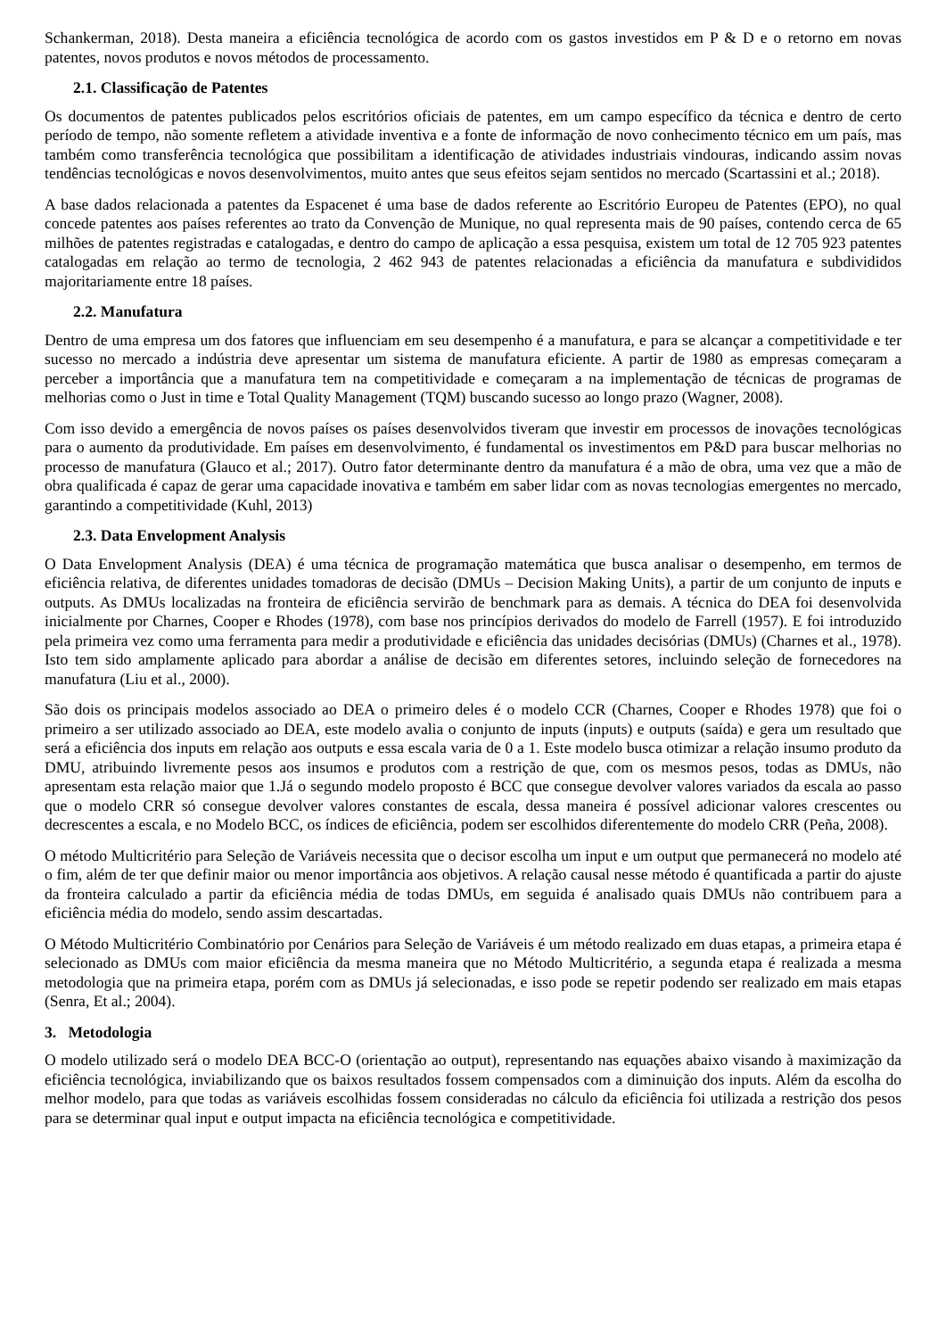Schankerman, 2018). Desta maneira a eficiência tecnológica de acordo com os gastos investidos em P & D e o retorno em novas patentes, novos produtos e novos métodos de processamento.
2.1. Classificação de Patentes
Os documentos de patentes publicados pelos escritórios oficiais de patentes, em um campo específico da técnica e dentro de certo período de tempo, não somente refletem a atividade inventiva e a fonte de informação de novo conhecimento técnico em um país, mas também como transferência tecnológica que possibilitam a identificação de atividades industriais vindouras, indicando assim novas tendências tecnológicas e novos desenvolvimentos, muito antes que seus efeitos sejam sentidos no mercado (Scartassini et al.; 2018).
A base dados relacionada a patentes da Espacenet é uma base de dados referente ao Escritório Europeu de Patentes (EPO), no qual concede patentes aos países referentes ao trato da Convenção de Munique, no qual representa mais de 90 países, contendo cerca de 65 milhões de patentes registradas e catalogadas, e dentro do campo de aplicação a essa pesquisa, existem um total de 12 705 923 patentes catalogadas em relação ao termo de tecnologia, 2 462 943 de patentes relacionadas a eficiência da manufatura e subdivididos majoritariamente entre 18 países.
2.2. Manufatura
Dentro de uma empresa um dos fatores que influenciam em seu desempenho é a manufatura, e para se alcançar a competitividade e ter sucesso no mercado a indústria deve apresentar um sistema de manufatura eficiente. A partir de 1980 as empresas começaram a perceber a importância que a manufatura tem na competitividade e começaram a na implementação de técnicas de programas de melhorias como o Just in time e Total Quality Management (TQM) buscando sucesso ao longo prazo (Wagner, 2008).
Com isso devido a emergência de novos países os países desenvolvidos tiveram que investir em processos de inovações tecnológicas para o aumento da produtividade. Em países em desenvolvimento, é fundamental os investimentos em P&D para buscar melhorias no processo de manufatura (Glauco et al.; 2017). Outro fator determinante dentro da manufatura é a mão de obra, uma vez que a mão de obra qualificada é capaz de gerar uma capacidade inovativa e também em saber lidar com as novas tecnologias emergentes no mercado, garantindo a competitividade (Kuhl, 2013)
2.3. Data Envelopment Analysis
O Data Envelopment Analysis (DEA) é uma técnica de programação matemática que busca analisar o desempenho, em termos de eficiência relativa, de diferentes unidades tomadoras de decisão (DMUs – Decision Making Units), a partir de um conjunto de inputs e outputs. As DMUs localizadas na fronteira de eficiência servirão de benchmark para as demais. A técnica do DEA foi desenvolvida inicialmente por Charnes, Cooper e Rhodes (1978), com base nos princípios derivados do modelo de Farrell (1957). E foi introduzido pela primeira vez como uma ferramenta para medir a produtividade e eficiência das unidades decisórias (DMUs) (Charnes et al., 1978). Isto tem sido amplamente aplicado para abordar a análise de decisão em diferentes setores, incluindo seleção de fornecedores na manufatura (Liu et al., 2000).
São dois os principais modelos associado ao DEA o primeiro deles é o modelo CCR (Charnes, Cooper e Rhodes 1978) que foi o primeiro a ser utilizado associado ao DEA, este modelo avalia o conjunto de inputs (inputs) e outputs (saída) e gera um resultado que será a eficiência dos inputs em relação aos outputs e essa escala varia de 0 a 1. Este modelo busca otimizar a relação insumo produto da DMU, atribuindo livremente pesos aos insumos e produtos com a restrição de que, com os mesmos pesos, todas as DMUs, não apresentam esta relação maior que 1.Já o segundo modelo proposto é BCC que consegue devolver valores variados da escala ao passo que o modelo CRR só consegue devolver valores constantes de escala, dessa maneira é possível adicionar valores crescentes ou decrescentes a escala, e no Modelo BCC, os índices de eficiência, podem ser escolhidos diferentemente do modelo CRR (Peña, 2008).
O método Multicritério para Seleção de Variáveis necessita que o decisor escolha um input e um output que permanecerá no modelo até o fim, além de ter que definir maior ou menor importância aos objetivos. A relação causal nesse método é quantificada a partir do ajuste da fronteira calculado a partir da eficiência média de todas DMUs, em seguida é analisado quais DMUs não contribuem para a eficiência média do modelo, sendo assim descartadas.
O Método Multicritério Combinatório por Cenários para Seleção de Variáveis é um método realizado em duas etapas, a primeira etapa é selecionado as DMUs com maior eficiência da mesma maneira que no Método Multicritério, a segunda etapa é realizada a mesma metodologia que na primeira etapa, porém com as DMUs já selecionadas, e isso pode se repetir podendo ser realizado em mais etapas (Senra, Et al.; 2004).
3. Metodologia
O modelo utilizado será o modelo DEA BCC-O (orientação ao output), representando nas equações abaixo visando à maximização da eficiência tecnológica, inviabilizando que os baixos resultados fossem compensados com a diminuição dos inputs. Além da escolha do melhor modelo, para que todas as variáveis escolhidas fossem consideradas no cálculo da eficiência foi utilizada a restrição dos pesos para se determinar qual input e output impacta na eficiência tecnológica e competitividade.